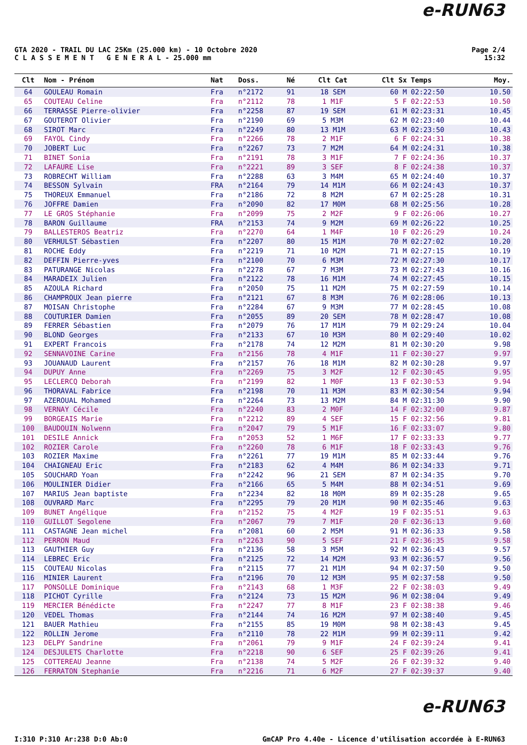e-RUN63
GTA 2020 - TRAIL DU LAC 25Km (25.000 km) - 10 Octobre 2020
C L A S S E M E N T G E N E R A L - 25.000 mm
Page 2/4
15:32
| Clt | Nom - Prénom | Nat | Doss. | Né | Clt Cat | Clt Sx | Temps | Moy. |
| --- | --- | --- | --- | --- | --- | --- | --- | --- |
| 64 | GOULEAU Romain | Fra | n°2172 | 91 | 18 SEM | 60 M | 02:22:50 | 10.50 |
| 65 | COUTEAU Celine | Fra | n°2112 | 78 | 1 M1F | 5 F | 02:22:53 | 10.50 |
| 66 | TERRASSE Pierre-olivier | Fra | n°2258 | 87 | 19 SEM | 61 M | 02:23:31 | 10.45 |
| 67 | GOUTEROT Olivier | Fra | n°2190 | 69 | 5 M3M | 62 M | 02:23:40 | 10.44 |
| 68 | SIROT Marc | Fra | n°2249 | 80 | 13 M1M | 63 M | 02:23:50 | 10.43 |
| 69 | FAYOL Cindy | Fra | n°2266 | 78 | 2 M1F | 6 F | 02:24:31 | 10.38 |
| 70 | JOBERT Luc | Fra | n°2267 | 73 | 7 M2M | 64 M | 02:24:31 | 10.38 |
| 71 | BINET Sonia | Fra | n°2191 | 78 | 3 M1F | 7 F | 02:24:36 | 10.37 |
| 72 | LAFAURE Lise | Fra | n°2221 | 89 | 3 SEF | 8 F | 02:24:38 | 10.37 |
| 73 | ROBRECHT William | Fra | n°2288 | 63 | 3 M4M | 65 M | 02:24:40 | 10.37 |
| 74 | BESSON Sylvain | FRA | n°2164 | 79 | 14 M1M | 66 M | 02:24:43 | 10.37 |
| 75 | THOREUX Emmanuel | Fra | n°2186 | 72 | 8 M2M | 67 M | 02:25:28 | 10.31 |
| 76 | JOFFRE Damien | Fra | n°2090 | 82 | 17 M0M | 68 M | 02:25:56 | 10.28 |
| 77 | LE GROS Stéphanie | Fra | n°2099 | 75 | 2 M2F | 9 F | 02:26:06 | 10.27 |
| 78 | BARON Guillaume | FRA | n°2153 | 74 | 9 M2M | 69 M | 02:26:22 | 10.25 |
| 79 | BALLESTEROS Beatriz | Fra | n°2270 | 64 | 1 M4F | 10 F | 02:26:29 | 10.24 |
| 80 | VERHULST Sébastien | Fra | n°2207 | 80 | 15 M1M | 70 M | 02:27:02 | 10.20 |
| 81 | ROCHE Eddy | Fra | n°2219 | 71 | 10 M2M | 71 M | 02:27:15 | 10.19 |
| 82 | DEFFIN Pierre-yves | Fra | n°2100 | 70 | 6 M3M | 72 M | 02:27:30 | 10.17 |
| 83 | PATURANGE Nicolas | Fra | n°2278 | 67 | 7 M3M | 73 M | 02:27:43 | 10.16 |
| 84 | MARADEIX Julien | Fra | n°2122 | 78 | 16 M1M | 74 M | 02:27:45 | 10.15 |
| 85 | AZOULA Richard | Fra | n°2050 | 75 | 11 M2M | 75 M | 02:27:59 | 10.14 |
| 86 | CHAMPROUX Jean pierre | Fra | n°2121 | 67 | 8 M3M | 76 M | 02:28:06 | 10.13 |
| 87 | MOISAN Christophe | Fra | n°2284 | 67 | 9 M3M | 77 M | 02:28:45 | 10.08 |
| 88 | COUTURIER Damien | Fra | n°2055 | 89 | 20 SEM | 78 M | 02:28:47 | 10.08 |
| 89 | FERRER Sébastien | Fra | n°2079 | 76 | 17 M1M | 79 M | 02:29:24 | 10.04 |
| 90 | BLOND Georges | Fra | n°2133 | 67 | 10 M3M | 80 M | 02:29:40 | 10.02 |
| 91 | EXPERT Francois | Fra | n°2178 | 74 | 12 M2M | 81 M | 02:30:20 | 9.98 |
| 92 | SENNAVOINE Carine | Fra | n°2156 | 78 | 4 M1F | 11 F | 02:30:27 | 9.97 |
| 93 | JOUANAUD Laurent | Fra | n°2157 | 76 | 18 M1M | 82 M | 02:30:28 | 9.97 |
| 94 | DUPUY Anne | Fra | n°2269 | 75 | 3 M2F | 12 F | 02:30:45 | 9.95 |
| 95 | LECLERCQ Deborah | Fra | n°2199 | 82 | 1 M0F | 13 F | 02:30:53 | 9.94 |
| 96 | THORAVAL Fabrice | Fra | n°2198 | 70 | 11 M3M | 83 M | 02:30:54 | 9.94 |
| 97 | AZEROUAL Mohamed | Fra | n°2264 | 73 | 13 M2M | 84 M | 02:31:30 | 9.90 |
| 98 | VERNAY Cécile | Fra | n°2240 | 83 | 2 M0F | 14 F | 02:32:00 | 9.87 |
| 99 | BORGEAIS Marie | Fra | n°2212 | 89 | 4 SEF | 15 F | 02:32:56 | 9.81 |
| 100 | BAUDOUIN Nolwenn | Fra | n°2047 | 79 | 5 M1F | 16 F | 02:33:07 | 9.80 |
| 101 | DESILE Annick | Fra | n°2053 | 52 | 1 M6F | 17 F | 02:33:33 | 9.77 |
| 102 | ROZIER Carole | Fra | n°2260 | 78 | 6 M1F | 18 F | 02:33:43 | 9.76 |
| 103 | ROZIER Maxime | Fra | n°2261 | 77 | 19 M1M | 85 M | 02:33:44 | 9.76 |
| 104 | CHAIGNEAU Eric | Fra | n°2183 | 62 | 4 M4M | 86 M | 02:34:33 | 9.71 |
| 105 | SOUCHARD Yoan | Fra | n°2242 | 96 | 21 SEM | 87 M | 02:34:35 | 9.70 |
| 106 | MOULINIER Didier | Fra | n°2166 | 65 | 5 M4M | 88 M | 02:34:51 | 9.69 |
| 107 | MARIUS Jean baptiste | Fra | n°2234 | 82 | 18 M0M | 89 M | 02:35:28 | 9.65 |
| 108 | OUVRARD Marc | Fra | n°2295 | 79 | 20 M1M | 90 M | 02:35:46 | 9.63 |
| 109 | BUNET Angélique | Fra | n°2152 | 75 | 4 M2F | 19 F | 02:35:51 | 9.63 |
| 110 | GUILLOT Segolene | Fra | n°2067 | 79 | 7 M1F | 20 F | 02:36:13 | 9.60 |
| 111 | CASTAGNE Jean michel | Fra | n°2081 | 60 | 2 M5M | 91 M | 02:36:33 | 9.58 |
| 112 | PERRON Maud | Fra | n°2263 | 90 | 5 SEF | 21 F | 02:36:35 | 9.58 |
| 113 | GAUTHIER Guy | Fra | n°2136 | 58 | 3 M5M | 92 M | 02:36:43 | 9.57 |
| 114 | LEBREC Eric | Fra | n°2125 | 72 | 14 M2M | 93 M | 02:36:57 | 9.56 |
| 115 | COUTEAU Nicolas | Fra | n°2115 | 77 | 21 M1M | 94 M | 02:37:50 | 9.50 |
| 116 | MINIER Laurent | Fra | n°2196 | 70 | 12 M3M | 95 M | 02:37:58 | 9.50 |
| 117 | PONSOLLE Dominique | Fra | n°2143 | 68 | 1 M3F | 22 F | 02:38:03 | 9.49 |
| 118 | PICHOT Cyrille | Fra | n°2124 | 73 | 15 M2M | 96 M | 02:38:04 | 9.49 |
| 119 | MERCIER Bénédicte | Fra | n°2247 | 77 | 8 M1F | 23 F | 02:38:38 | 9.46 |
| 120 | VEDEL Thomas | Fra | n°2144 | 74 | 16 M2M | 97 M | 02:38:40 | 9.45 |
| 121 | BAUER Mathieu | Fra | n°2155 | 85 | 19 M0M | 98 M | 02:38:43 | 9.45 |
| 122 | ROLLIN Jerome | Fra | n°2110 | 78 | 22 M1M | 99 M | 02:39:11 | 9.42 |
| 123 | DELPY Sandrine | Fra | n°2061 | 79 | 9 M1F | 24 F | 02:39:24 | 9.41 |
| 124 | DESJULETS Charlotte | Fra | n°2218 | 90 | 6 SEF | 25 F | 02:39:26 | 9.41 |
| 125 | COTTEREAU Jeanne | Fra | n°2138 | 74 | 5 M2F | 26 F | 02:39:32 | 9.40 |
| 126 | FERRATON Stephanie | Fra | n°2216 | 71 | 6 M2F | 27 F | 02:39:37 | 9.40 |
e-RUN63
I:310 P:310 Ar:238 D:0 Ab:0 GmCAP Pro 4.40e - Licence d'utilisation accordée à E-RUN63